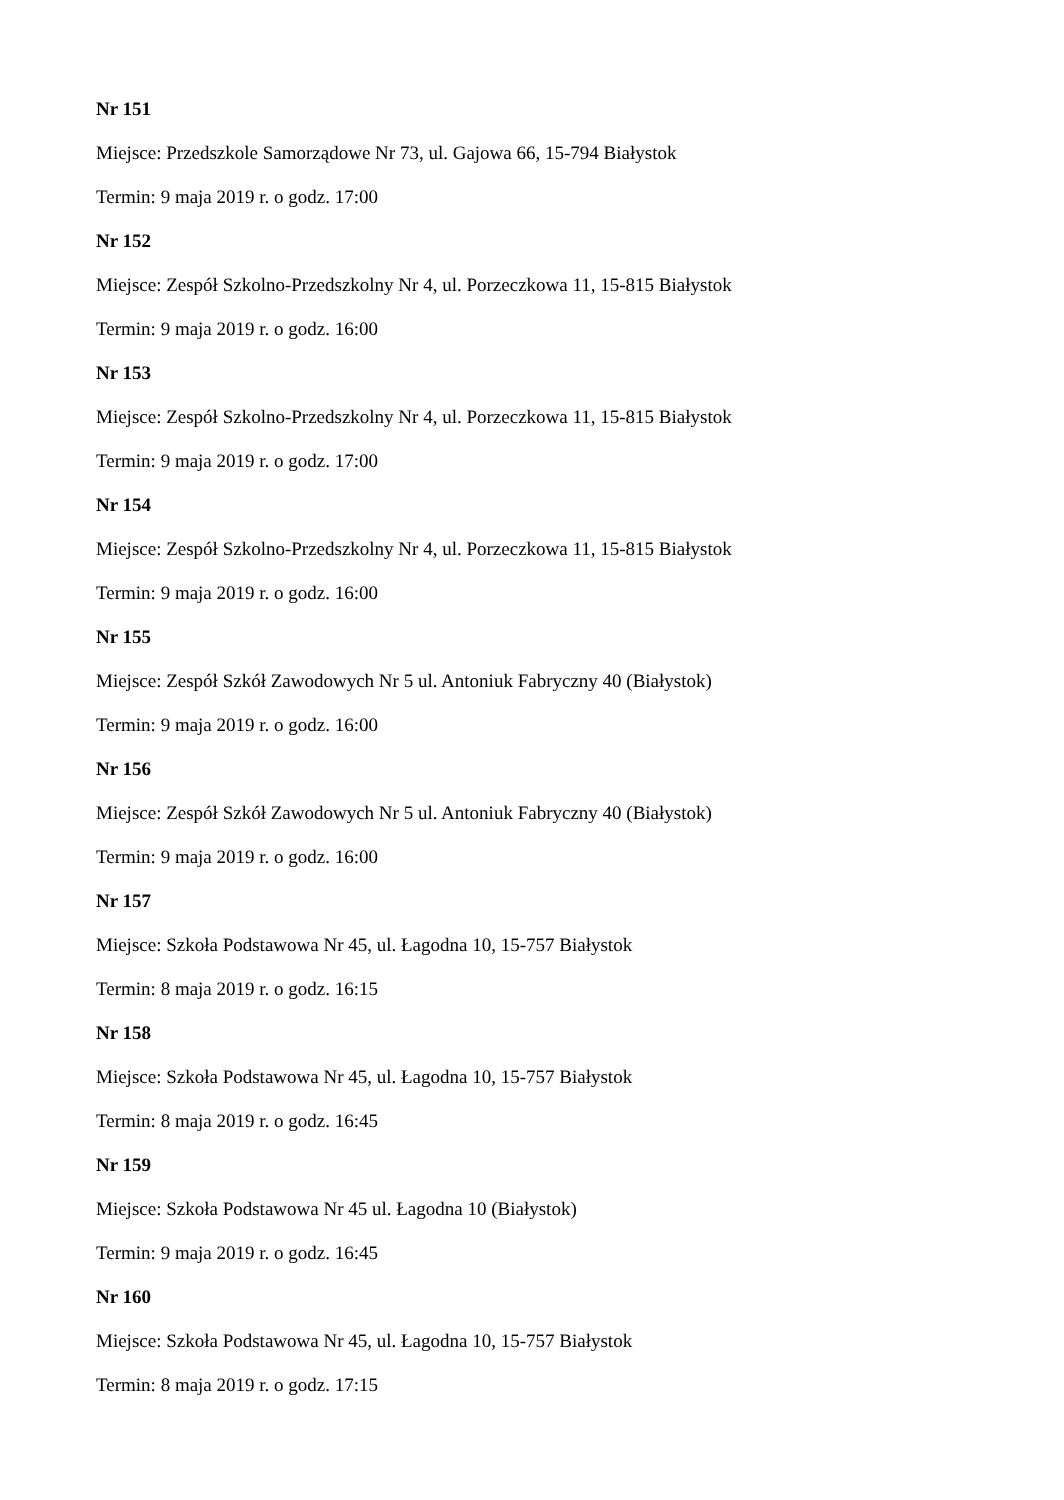Nr 151
Miejsce: Przedszkole Samorządowe Nr 73, ul. Gajowa 66, 15-794 Białystok
Termin: 9 maja 2019 r. o godz. 17:00
Nr 152
Miejsce: Zespół Szkolno-Przedszkolny Nr 4, ul. Porzeczkowa 11, 15-815 Białystok
Termin: 9 maja 2019 r. o godz. 16:00
Nr 153
Miejsce: Zespół Szkolno-Przedszkolny Nr 4, ul. Porzeczkowa 11, 15-815 Białystok
Termin: 9 maja 2019 r. o godz. 17:00
Nr 154
Miejsce: Zespół Szkolno-Przedszkolny Nr 4, ul. Porzeczkowa 11, 15-815 Białystok
Termin: 9 maja 2019 r. o godz. 16:00
Nr 155
Miejsce: Zespół Szkół Zawodowych Nr 5 ul. Antoniuk Fabryczny 40 (Białystok)
Termin: 9 maja 2019 r. o godz. 16:00
Nr 156
Miejsce: Zespół Szkół Zawodowych Nr 5 ul. Antoniuk Fabryczny 40 (Białystok)
Termin: 9 maja 2019 r. o godz. 16:00
Nr 157
Miejsce: Szkoła Podstawowa Nr 45, ul. Łagodna 10, 15-757 Białystok
Termin: 8 maja 2019 r. o godz. 16:15
Nr 158
Miejsce: Szkoła Podstawowa Nr 45, ul. Łagodna 10, 15-757 Białystok
Termin: 8 maja 2019 r. o godz. 16:45
Nr 159
Miejsce: Szkoła Podstawowa Nr 45 ul. Łagodna 10 (Białystok)
Termin: 9 maja 2019 r. o godz. 16:45
Nr 160
Miejsce: Szkoła Podstawowa Nr 45, ul. Łagodna 10, 15-757 Białystok
Termin: 8 maja 2019 r. o godz. 17:15